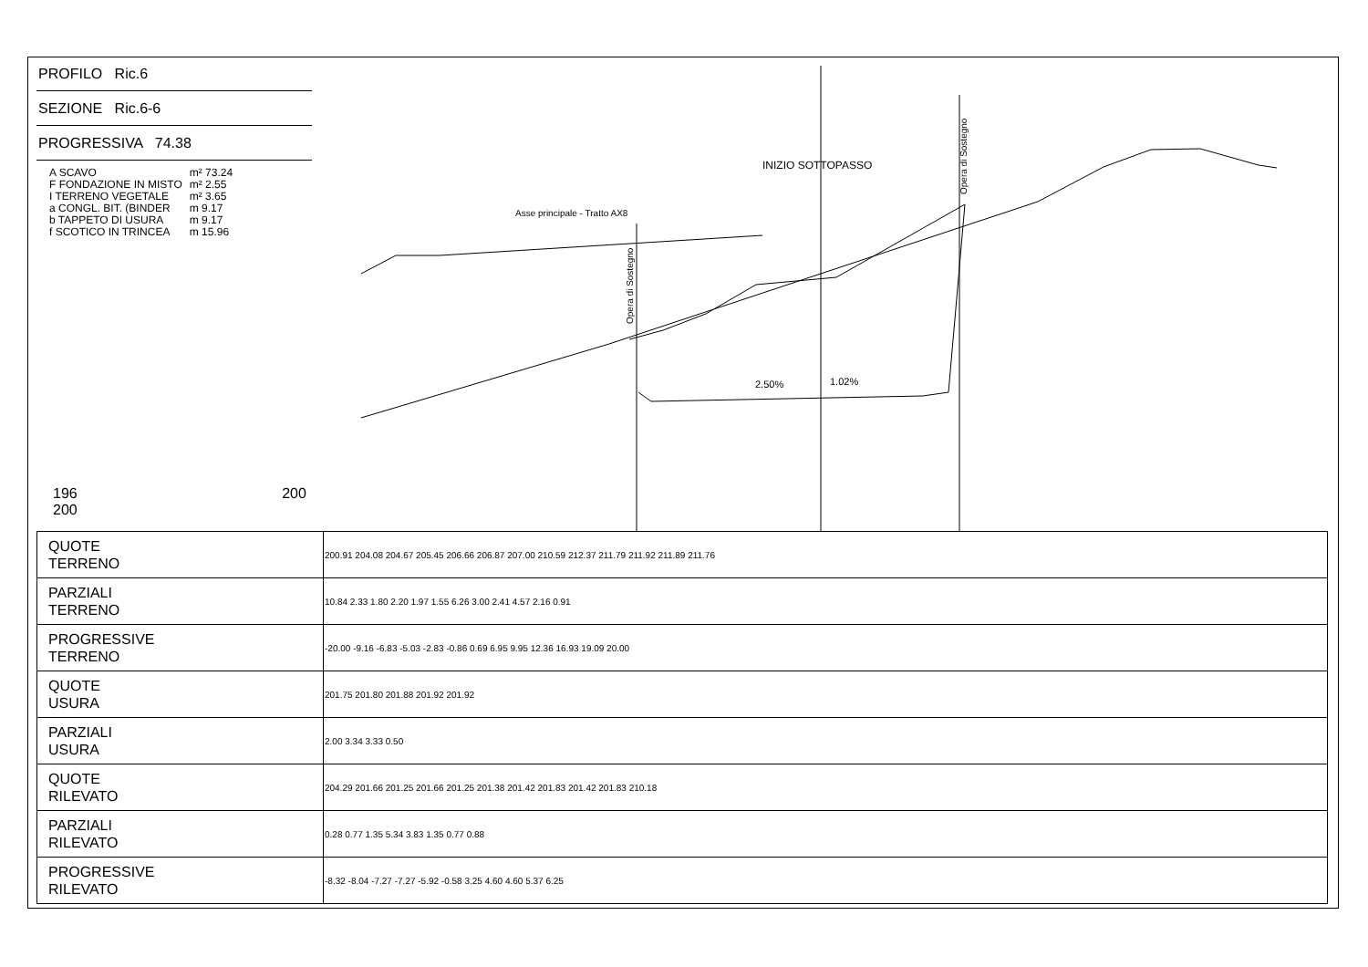PROFILO Ric.6
SEZIONE Ric.6-6
PROGRESSIVA 74.38
| A SCAVO | m² 73.24 |
| F FONDAZIONE IN MISTO | m² 2.55 |
| I TERRENO VEGETALE | m² 3.65 |
| a CONGL. BIT. (BINDER | m 9.17 |
| b TAPPETO DI USURA | m 9.17 |
| f SCOTICO IN TRINCEA | m 15.96 |
196 200 200
INIZIO SOTTOPASSO
Asse principale - Tratto AX8
2.50%
1.02%
Opera di Sostegno
Opera di Sostegno
| QUOTE TERRENO | 200.91 204.08 204.67 205.45 206.66 206.87 207.00 210.59 212.37 211.79 211.92 211.89 211.76 |
| PARZIALI TERRENO | 10.84 2.33 1.80 2.20 1.97 1.55 6.26 3.00 2.41 4.57 2.16 0.91 |
| PROGRESSIVE TERRENO | -20.00 -9.16 -6.83 -5.03 -2.83 -0.86 0.69 6.95 9.95 12.36 16.93 19.09 20.00 |
| QUOTE USURA | 201.75 201.80 201.88 201.92 201.92 |
| PARZIALI USURA | 2.00 3.34 3.33 0.50 |
| QUOTE RILEVATO | 204.29 201.66 201.25 201.66 201.25 201.38 201.42 201.83 201.42 201.83 210.18 |
| PARZIALI RILEVATO | 0.28 0.77 1.35 5.34 3.83 1.35 0.77 0.88 |
| PROGRESSIVE RILEVATO | -8.32 -8.04 -7.27 -7.27 -5.92 -0.58 3.25 4.60 4.60 5.37 6.25 |